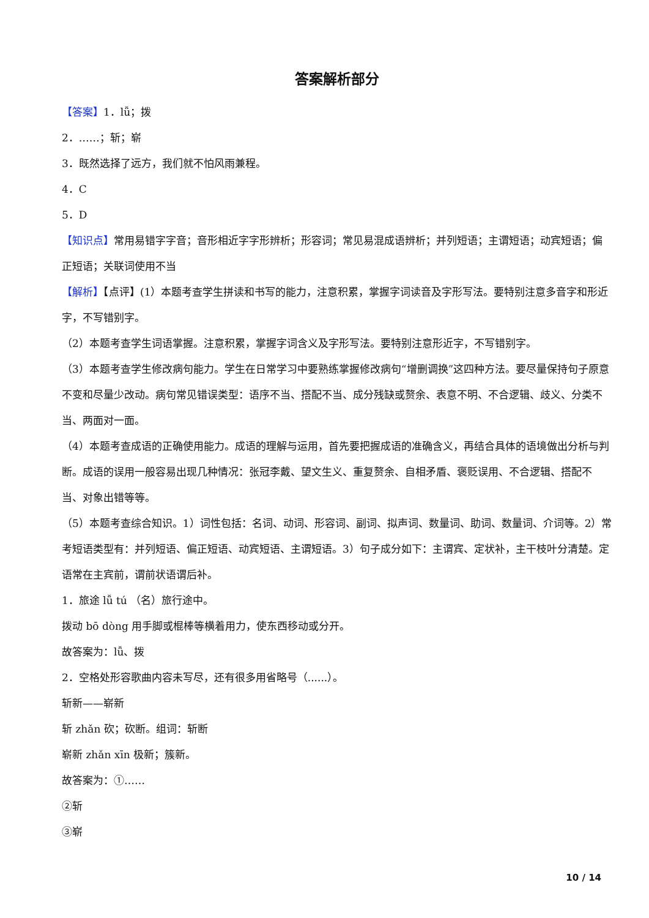答案解析部分
【答案】1．lǚ；拨
2．……；斩；崭
3．既然选择了远方，我们就不怕风雨兼程。
4．C
5．D
【知识点】常用易错字字音；音形相近字字形辨析；形容词；常见易混成语辨析；并列短语；主谓短语；动宾短语；偏正短语；关联词使用不当
【解析】【点评】(1）本题考查学生拼读和书写的能力，注意积累，掌握字词读音及字形写法。要特别注意多音字和形近字，不写错别字。
（2）本题考查学生词语掌握。注意积累，掌握字词含义及字形写法。要特别注意形近字，不写错别字。
（3）本题考查学生修改病句能力。学生在日常学习中要熟练掌握修改病句“增删调换”这四种方法。要尽量保持句子原意不变和尽量少改动。病句常见错误类型：语序不当、搭配不当、成分残缺或赘余、表意不明、不合逻辑、歧义、分类不当、两面对一面。
（4）本题考查成语的正确使用能力。成语的理解与运用，首先要把握成语的准确含义，再结合具体的语境做出分析与判断。成语的误用一般容易出现几种情况：张冠李戴、望文生义、重复赘余、自相矛盾、褒贬误用、不合逻辑、搭配不当、对象出错等等。
（5）本题考查综合知识。1）词性包括：名词、动词、形容词、副词、拟声词、数量词、助词、数量词、介词等。2）常考短语类型有：并列短语、偏正短语、动宾短语、主谓短语。3）句子成分如下：主谓宾、定状补，主干枝叶分清楚。定语常在主宾前，谓前状语谓后补。
1．旅途 lǚ tú （名）旅行途中。
拨动 bō dòng 用手脚或棍棒等横着用力，使东西移动或分开。
故答案为：lǚ、拨
2．空格处形容歌曲内容未写尽，还有很多用省略号（......）。
斩新——崭新
斩 zhǎn 砍；砍断。组词：斩断
崭新 zhǎn xīn 极新；簇新。
故答案为：①……
②斩
③崭
10 / 14